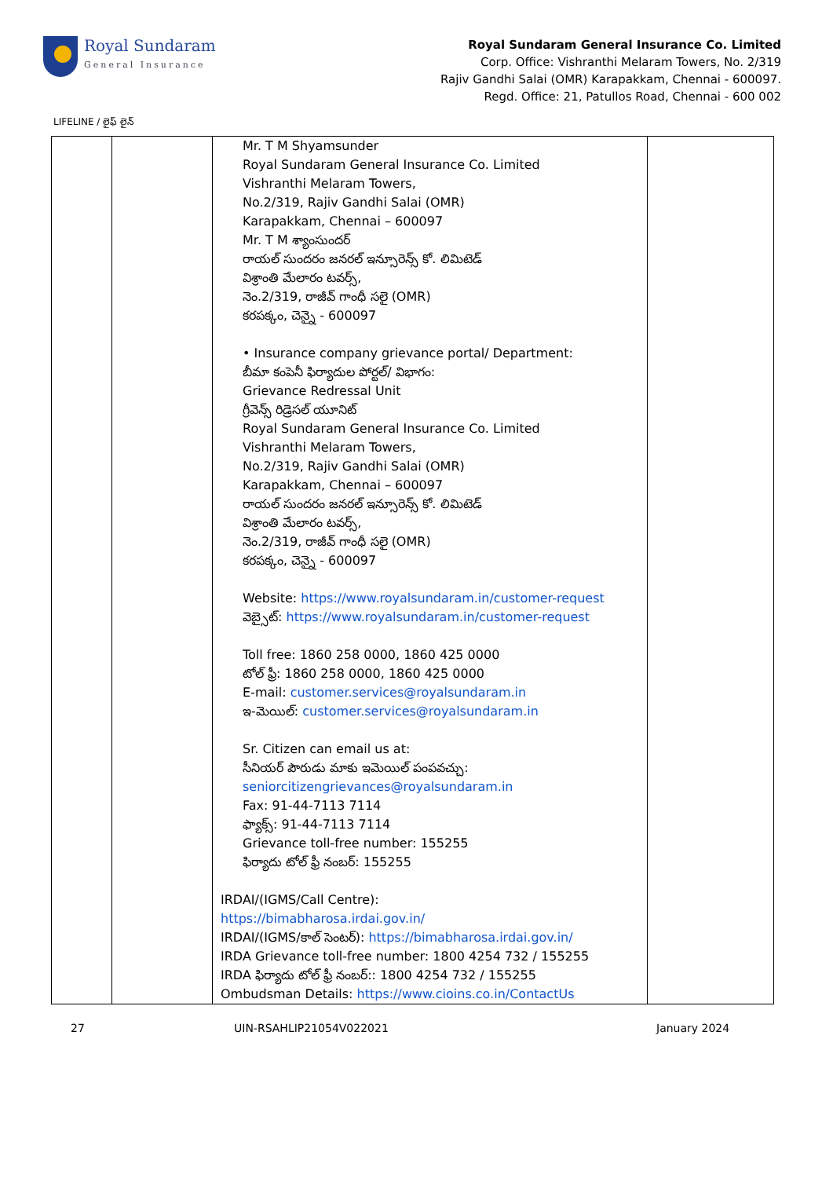Royal Sundaram
General Insurance
Royal Sundaram General Insurance Co. Limited
Corp. Office: Vishranthi Melaram Towers, No. 2/319
Rajiv Gandhi Salai (OMR) Karapakkam, Chennai - 600097.
Regd. Office: 21, Patullos Road, Chennai - 600 002
LIFELINE / లైఫ్ లైన్
| | | Mr. T M Shyamsunder Royal Sundaram General Insurance Co. Limited Vishranthi Melaram Towers, No.2/319, Rajiv Gandhi Salai (OMR) Karapakkam, Chennai – 600097 Mr. T M శ్యాంసుందర్ రాయల్ సుందరం జనరల్ ఇన్సూరెన్స్ కో. లిమిటెడ్ విశ్రాంతి మేలారం టవర్స్, నెం.2/319, రాజీవ్ గాంధీ సలై (OMR) కరపక్కం, చెన్నై - 600097 • Insurance company grievance portal/ Department: బీమా కంపెనీ ఫిర్యాదుల పోర్టల్/ విభాగం: Grievance Redressal Unit గ్రీవెన్స్ రిడ్రెసల్ యూనిట్ Royal Sundaram General Insurance Co. Limited Vishranthi Melaram Towers, No.2/319, Rajiv Gandhi Salai (OMR) Karapakkam, Chennai – 600097 రాయల్ సుందరం జనరల్ ఇన్సూరెన్స్ కో. లిమిటెడ్ విశ్రాంతి మేలారం టవర్స్, నెం.2/319, రాజీవ్ గాంధీ సలై (OMR) కరపక్కం, చెన్నై - 600097 Website: https://www.royalsundaram.in/customer-request వెబ్సైట్: https://www.royalsundaram.in/customer-request Toll free: 1860 258 0000, 1860 425 0000 టోల్ ఫ్రీ: 1860 258 0000, 1860 425 0000 E-mail: customer.services@royalsundaram.in ఇ-మెయిల్: customer.services@royalsundaram.in Sr. Citizen can email us at: సీనియర్ పౌరుడు మాకు ఇమెయిల్ పంపవచ్చు: seniorcitizengrievances@royalsundaram.in Fax: 91-44-7113 7114 ఫ్యాక్స్: 91-44-7113 7114 Grievance toll-free number: 155255 ఫిర్యాదు టోల్ ఫ్రీ నంబర్: 155255 IRDAI/(IGMS/Call Centre): https://bimabharosa.irdai.gov.in/ IRDAI/(IGMS/కాల్ సెంటర్): https://bimabharosa.irdai.gov.in/ IRDA Grievance toll-free number: 1800 4254 732 / 155255 IRDA ఫిర్యాదు టోల్ ఫ్రీ నంబర్:: 1800 4254 732 / 155255 Ombudsman Details: https://www.cioins.co.in/ContactUs | |
27 UIN-RSAHLIP21054V022021 January 2024